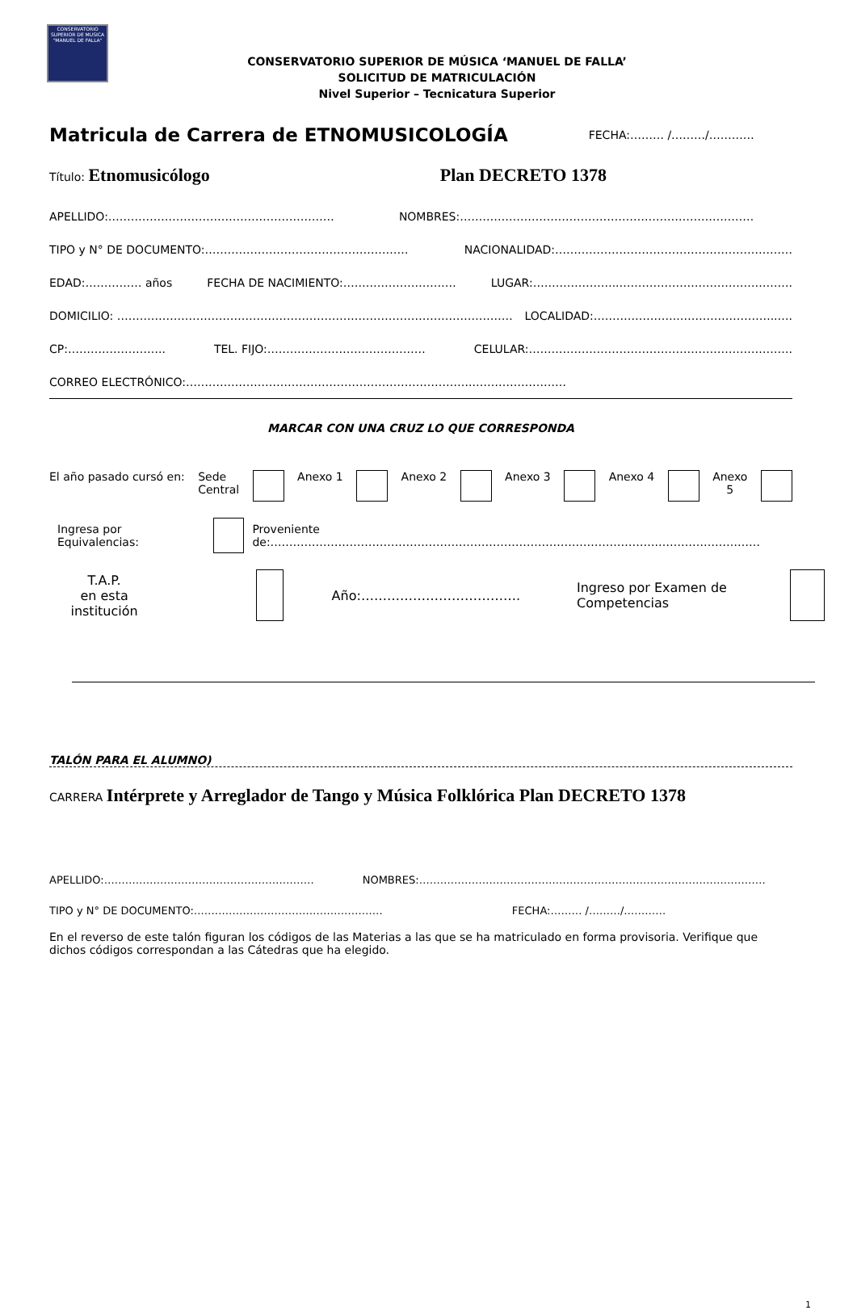CONSERVATORIO SUPERIOR DE MUSICA "MANUEL DE FALLA"
CONSERVATORIO SUPERIOR DE MÚSICA ‘MANUEL DE FALLA’
SOLICITUD DE MATRICULACIÓN
Nivel Superior – Tecnicatura Superior
Matricula de Carrera de ETNOMUSICOLOGÍA FECHA:……… /………/…………
Título: Etnomusicólogo Plan DECRETO 1378
APELLIDO:…………………………………………………… NOMBRES:……………………………………………………………………
TIPO y N° DE DOCUMENTO:……………………………………………… NACIONALIDAD:………………………………………………………
EDAD:…………… años FECHA DE NACIMIENTO:………………………… LUGAR:…………………..……………………………………….
DOMICILIO: …………………………………………………………………………………………… LOCALIDAD:…………………..……………………..….
CP:…………………….. TEL. FIJO:…………………………………… CELULAR:…………………………………………………………….
CORREO ELECTRÓNICO:…………………………………………………………………..……………………
MARCAR CON UNA CRUZ LO QUE CORRESPONDA
El año pasado cursó en: Sede
Central Anexo 1 Anexo 2 Anexo 3 Anexo 4 Anexo
5
Ingresa por Equivalencias: Proveniente de:………………………………………………………………………………………….………………………
T.A.P.
en esta
institución Año:………………………………. Ingreso por Examen de Competencias
TALÓN PARA EL ALUMNO)
CARRERA Intérprete y Arreglador de Tango y Música Folklórica Plan DECRETO 1378
APELLIDO:…………………………………………………… NOMBRES:………………………………………………………………………………………
TIPO y N° DE DOCUMENTO:……………………………………………… FECHA:……… /………/…………
En el reverso de este talón figuran los códigos de las Materias a las que se ha matriculado en forma provisoria. Verifique que dichos códigos correspondan a las Cátedras que ha elegido.
1